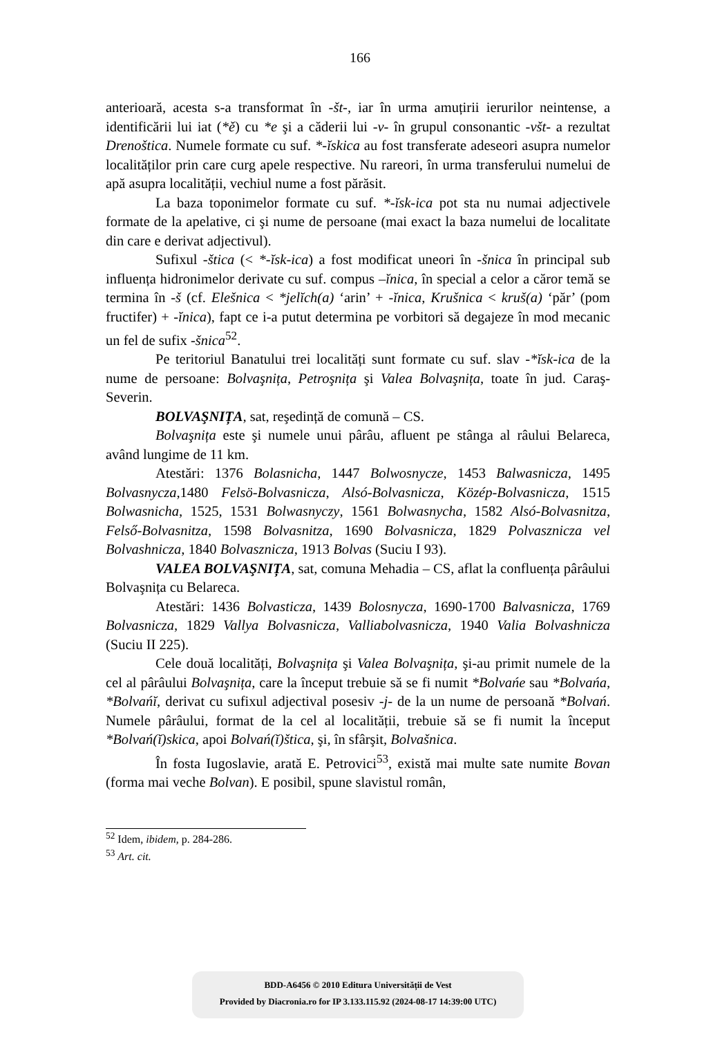166
anterioară, acesta s-a transformat în -št-, iar în urma amuțirii ierurilor neintense, a identificării lui iat (*ě) cu *e şi a căderii lui -v- în grupul consonantic -všt- a rezultat Drenoštica. Numele formate cu suf. *-ĭskica au fost transferate adeseori asupra numelor localităților prin care curg apele respective. Nu rareori, în urma transferului numelui de apă asupra localității, vechiul nume a fost părăsit.
La baza toponimelor formate cu suf. *-ĭsk-ica pot sta nu numai adjectivele formate de la apelative, ci şi nume de persoane (mai exact la baza numelui de localitate din care e derivat adjectivul).
Sufixul -štica (< *-ĭsk-ica) a fost modificat uneori în -šnica în principal sub influența hidronimelor derivate cu suf. compus –ĭnica, în special a celor a căror temă se termina în -š (cf. Elešnica < *jelĭch(a) ‘arin’ + -ĭnica, Krušnica < kruš(a) ‘păr’ (pom fructifer) + -ĭnica), fapt ce i-a putut determina pe vorbitori să degajeze în mod mecanic un fel de sufix -šnica<sup>52</sup>.
Pe teritoriul Banatului trei localități sunt formate cu suf. slav -*ĭsk-ica de la nume de persoane: Bolvaşnița, Petroşnița şi Valea Bolvaşnița, toate în jud. Caraş-Severin.
BOLVAŞNIȚA, sat, reşedință de comună – CS.
Bolvaşnița este şi numele unui pârâu, afluent pe stânga al râului Belareca, având lungime de 11 km.
Atestări: 1376 Bolasnicha, 1447 Bolwosnycze, 1453 Balwasnicza, 1495 Bolvasnycza,1480 Felsö-Bolvasnicza, Alsó-Bolvasnicza, Közép-Bolvasnicza, 1515 Bolwasnicha, 1525, 1531 Bolwasnyczy, 1561 Bolwasnycha, 1582 Alsó-Bolvasnitza, Felső-Bolvasnitza, 1598 Bolvasnitza, 1690 Bolvasnicza, 1829 Polvasznicza vel Bolvashnicza, 1840 Bolvasznicza, 1913 Bolvas (Suciu I 93).
VALEA BOLVAŞNIȚA, sat, comuna Mehadia – CS, aflat la confluența pârâului Bolvaşnița cu Belareca.
Atestări: 1436 Bolvasticza, 1439 Bolosnycza, 1690-1700 Balvasnicza, 1769 Bolvasnicza, 1829 Vallya Bolvasnicza, Valliabolvasnicza, 1940 Valia Bolvashnicza (Suciu II 225).
Cele două localități, Bolvaşnița şi Valea Bolvaşnița, şi-au primit numele de la cel al pârâului Bolvaşnița, care la început trebuie să se fi numit *Bolvańe sau *Bolvańa, *Bolvańĭ, derivat cu sufixul adjectival posesiv -j- de la un nume de persoană *Bolvań. Numele pârâului, format de la cel al localității, trebuie să se fi numit la început *Bolvań(ĭ)skica, apoi Bolvań(ĭ)štica, şi, în sfârşit, Bolvašnica.
În fosta Iugoslavie, arată E. Petrovici<sup>53</sup>, există mai multe sate numite Bovan (forma mai veche Bolvan). E posibil, spune slavistul român,
<sup>52</sup> Idem, ibidem, p. 284-286.
<sup>53</sup> Art. cit.
BDD-A6456 © 2010 Editura Universității de Vest
Provided by Diacronia.ro for IP 3.133.115.92 (2024-08-17 14:39:00 UTC)